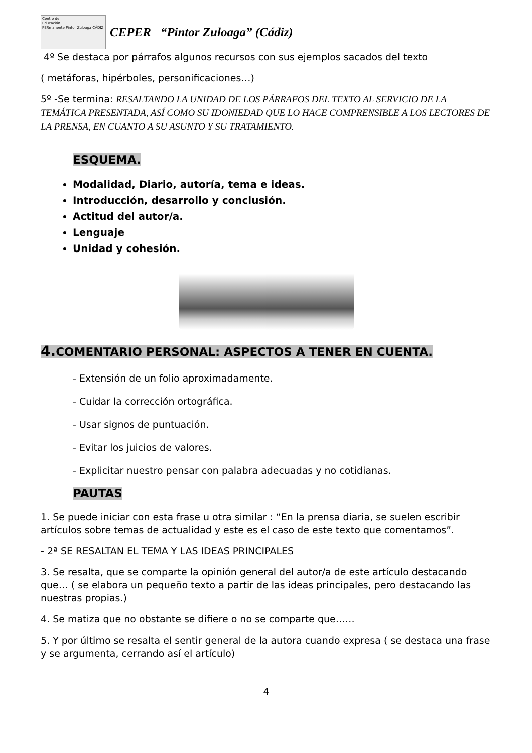Centro de
Educación
PERmanente Pintor Zuloaga CÁDIZ
CEPER “Pintor Zuloaga” (Cádiz)
4º Se destaca por párrafos algunos recursos con sus ejemplos sacados del texto
( metáforas, hipérboles, personificaciones…)
5º -Se termina: RESALTANDO LA UNIDAD DE LOS PÁRRAFOS DEL TEXTO AL SERVICIO DE LA TEMÁTICA PRESENTADA, ASÍ COMO SU IDONIEDAD QUE LO HACE COMPRENSIBLE A LOS LECTORES DE LA PRENSA, EN CUANTO A SU ASUNTO Y SU TRATAMIENTO.
ESQUEMA.
Modalidad, Diario, autoría, tema e ideas.
Introducción, desarrollo y conclusión.
Actitud del autor/a.
Lenguaje
Unidad y cohesión.
4. COMENTARIO PERSONAL: ASPECTOS A TENER EN CUENTA.
- Extensión de un folio aproximadamente.
- Cuidar la corrección ortográfica.
- Usar signos de puntuación.
- Evitar los juicios de valores.
- Explicitar nuestro pensar con palabra adecuadas y no cotidianas.
PAUTAS
1. Se puede iniciar con esta frase u otra similar : “En la prensa diaria, se suelen escribir artículos sobre temas de actualidad y este es el caso de este texto que comentamos”.
- 2ª SE RESALTAN EL TEMA Y LAS IDEAS PRINCIPALES
3. Se resalta, que se comparte la opinión general del autor/a de este artículo destacando que… ( se elabora un pequeño texto a partir de las ideas principales, pero destacando las nuestras propias.)
4. Se matiza que no obstante se difiere o no se comparte que……
5. Y por último se resalta el sentir general de la autora cuando expresa ( se destaca una frase y se argumenta, cerrando así el artículo)
4